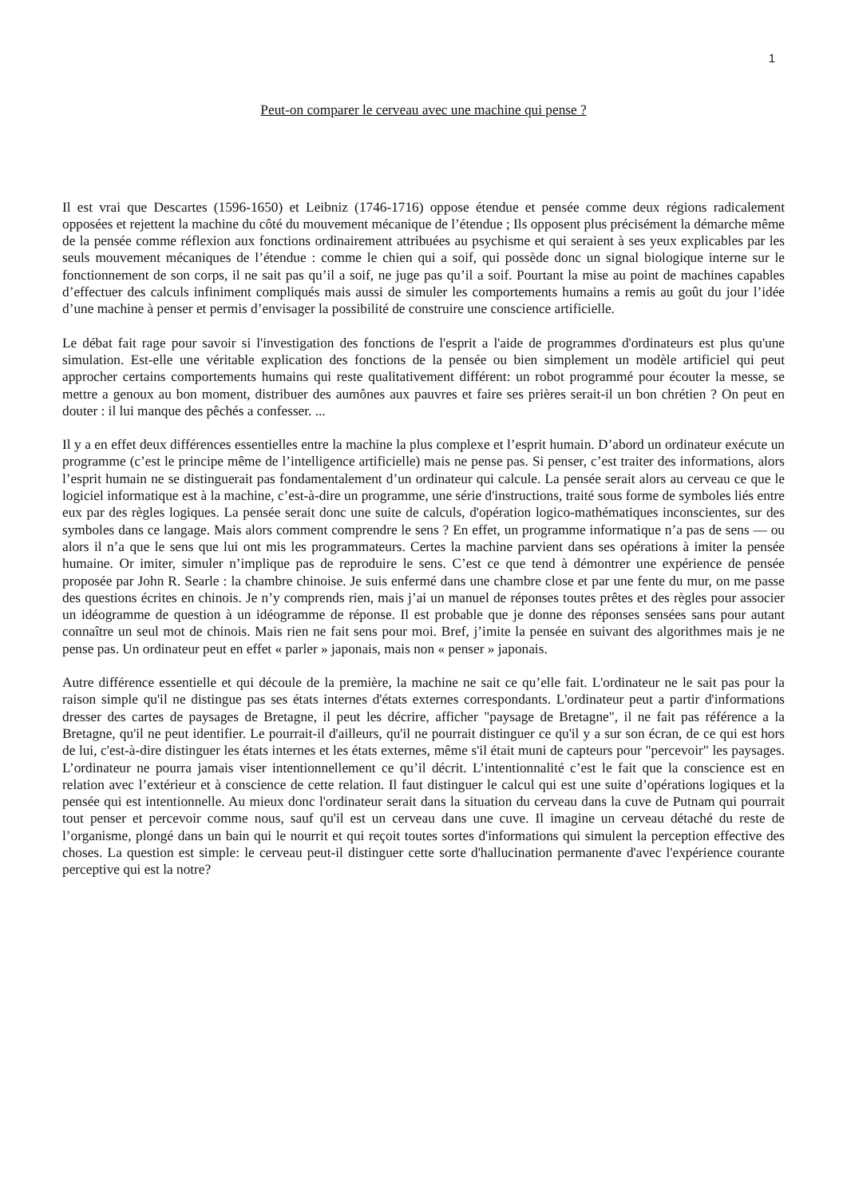1
Peut-on comparer le cerveau avec une machine qui pense ?
Il est vrai que Descartes (1596-1650) et Leibniz (1746-1716) oppose étendue et pensée comme deux régions radicalement opposées et rejettent la machine du côté du mouvement mécanique de l’étendue ; Ils opposent plus précisément la démarche même de la pensée comme réflexion aux fonctions ordinairement attribuées au psychisme et qui seraient à ses yeux explicables par les seuls mouvement mécaniques de l’étendue : comme le chien qui a soif, qui possède donc un signal biologique interne sur le fonctionnement de son corps, il ne sait pas qu’il a soif, ne juge pas qu’il a soif. Pourtant la mise au point de machines capables d’effectuer des calculs infiniment compliqués mais aussi de simuler les comportements humains a remis au goût du jour l’idée d’une machine à penser et permis d’envisager la possibilité de construire une conscience artificielle.
Le débat fait rage pour savoir si l'investigation des fonctions de l'esprit a l'aide de programmes d'ordinateurs est plus qu'une simulation. Est-elle une véritable explication des fonctions de la pensée ou bien simplement un modèle artificiel qui peut approcher certains comportements humains qui reste qualitativement différent: un robot programmé pour écouter la messe, se mettre a genoux au bon moment, distribuer des aumônes aux pauvres et faire ses prières serait-il un bon chrétien ? On peut en douter : il lui manque des pêchés a confesser. ...
Il y a en effet deux différences essentielles entre la machine la plus complexe et l’esprit humain. D’abord un ordinateur exécute un programme (c’est le principe même de l’intelligence artificielle) mais ne pense pas. Si penser, c’est traiter des informations, alors l’esprit humain ne se distinguerait pas fondamentalement d’un ordinateur qui calcule. La pensée serait alors au cerveau ce que le logiciel informatique est à la machine, c’est-à-dire un programme, une série d'instructions, traité sous forme de symboles liés entre eux par des règles logiques. La pensée serait donc une suite de calculs, d'opération logico-mathématiques inconscientes, sur des symboles dans ce langage. Mais alors comment comprendre le sens ? En effet, un programme informatique n’a pas de sens — ou alors il n’a que le sens que lui ont mis les programmateurs. Certes la machine parvient dans ses opérations à imiter la pensée humaine. Or imiter, simuler n’implique pas de reproduire le sens. C’est ce que tend à démontrer une expérience de pensée proposée par John R. Searle : la chambre chinoise. Je suis enfermé dans une chambre close et par une fente du mur, on me passe des questions écrites en chinois. Je n’y comprends rien, mais j’ai un manuel de réponses toutes prêtes et des règles pour associer un idéogramme de question à un idéogramme de réponse. Il est probable que je donne des réponses sensées sans pour autant connaître un seul mot de chinois. Mais rien ne fait sens pour moi. Bref, j’imite la pensée en suivant des algorithmes mais je ne pense pas. Un ordinateur peut en effet « parler » japonais, mais non « penser » japonais.
Autre différence essentielle et qui découle de la première, la machine ne sait ce qu’elle fait. L'ordinateur ne le sait pas pour la raison simple qu'il ne distingue pas ses états internes d'états externes correspondants. L'ordinateur peut a partir d'informations dresser des cartes de paysages de Bretagne, il peut les décrire, afficher "paysage de Bretagne", il ne fait pas référence a la Bretagne, qu'il ne peut identifier. Le pourrait-il d'ailleurs, qu'il ne pourrait distinguer ce qu'il y a sur son écran, de ce qui est hors de lui, c'est-à-dire distinguer les états internes et les états externes, même s'il était muni de capteurs pour "percevoir" les paysages. L’ordinateur ne pourra jamais viser intentionnellement ce qu’il décrit. L’intentionnalité c’est le fait que la conscience est en relation avec l’extérieur et à conscience de cette relation. Il faut distinguer le calcul qui est une suite d’opérations logiques et la pensée qui est intentionnelle. Au mieux donc l'ordinateur serait dans la situation du cerveau dans la cuve de Putnam qui pourrait tout penser et percevoir comme nous, sauf qu'il est un cerveau dans une cuve. Il imagine un cerveau détaché du reste de l’organisme, plongé dans un bain qui le nourrit et qui reçoit toutes sortes d'informations qui simulent la perception effective des choses. La question est simple: le cerveau peut-il distinguer cette sorte d'hallucination permanente d'avec l'expérience courante perceptive qui est la notre?